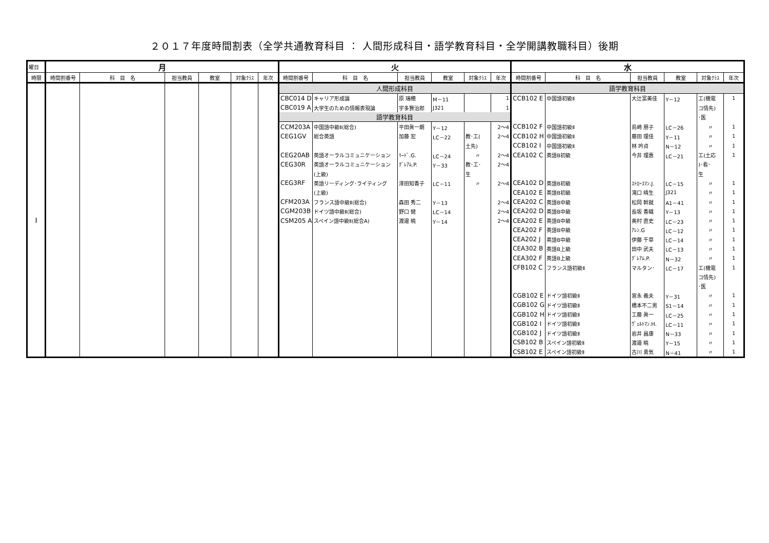２０１７年度時間割表（全学共通教育科目 ： 人間形成科目・語学教育科目・全学開講教職科目）後期
| 曜日 | 月 | | | | | | 火 | | | | | | 水 | | | | | |
| --- | --- | --- | --- | --- | --- | --- | --- | --- | --- | --- | --- | --- | --- | --- | --- | --- | --- | --- |
| 時限 | 時間割番号 | 科 目 名 | 担当教員 | 教室 | 対象ｸﾗｽ | 年次 | 時間割番号 | 科 目 名 | 担当教員 | 教室 | 対象ｸﾗｽ | 年次 | 時間割番号 | 科 目 名 | 担当教員 | 教室 | 対象ｸﾗｽ | 年次 |
| Ⅰ | | | | | | | 人間形成科目 | | | | | | 語学教育科目 | | | | | |
| | | | | | | | CBC014 D | キャリア形成論 | 原 瑞穂 | M－11 | | 1 | CCB102 E | 中国語初級Ⅱ | 大辻富美佳 | Y－12 | 工(機電 | 1 |
| | | | | | | | CBC019 A | 大学生のための情報表現論 | 宇多賢治郎 | J321 | | 1 | | | | | コ情先) | |
| | | | | | | | 語学教育科目 | | | | | | | | | | ･医 | |
| | | | | | | | CCM203A | 中国語中級Ⅱ(総合) | 平田眞一朗 | Y－12 | | 2～4 | CCB102 F | 中国語初級Ⅱ | 島崎 朋子 | LC－26 | 〃 | 1 |
| | | | | | | | CEG1GV | 総合英語 | 加藤 宏 | LC－22 | 教･工( | 2～4 | CCB102 H | 中国語初級Ⅱ | 藤田 理佳 | Y－11 | 〃 | 1 |
| | | | | | | | | | | | 土先) | | CCB102 I | 中国語初級Ⅱ | 林 吟貞 | N－12 | 〃 | 1 |
| | | | | | | | CEG20AB | 英語オーラルコミュニケーション | ﾘｰﾄﾞ.G. | LC－24 | 〃 | 2～4 | CEA102 C | 英語B初級 | 今井 理惠 | LC－21 | 工(土応 | 1 |
| | | | | | | | CEG30R | 英語オーラルコミュニケーション | ｸﾞﾚｱﾑ.P. | Y－33 | 教･工･ | 2～4 | | | | | )･看･ | |
| | | | | | | | | (上級) | | | 生 | | | | | | 生 | |
| | | | | | | | CEG3RF | 英語リーディング･ライティング | 澤田知香子 | LC－11 | 〃 | 2～4 | CEA102 D | 英語B初級 | ｽﾄﾛｰｽﾏﾝ.J. | LC－15 | 〃 | 1 |
| | | | | | | | | (上級) | | | | | CEA102 E | 英語B初級 | 滝口 晴生 | J321 | 〃 | 1 |
| | | | | | | | CFM203A | フランス語中級Ⅱ(総合) | 森田 秀二 | Y－13 | | 2～4 | CEA202 C | 英語B中級 | 松岡 幹就 | A1－41 | 〃 | 1 |
| | | | | | | | CGM203B | ドイツ語中級Ⅱ(総合) | 野口 健 | LC－14 | | 2～4 | CEA202 D | 英語B中級 | 長坂 香織 | Y－13 | 〃 | 1 |
| | | | | | | | CSM205 A | スペイン語中級Ⅱ(総合A) | 渡邉 暁 | Y－14 | | 2～4 | CEA202 E | 英語B中級 | 奥村 直史 | LC－23 | 〃 | 1 |
| | | | | | | | | | | | | | CEA202 F | 英語B中級 | ｱﾚﾝ.G | LC－12 | 〃 | 1 |
| | | | | | | | | | | | | | CEA202 J | 英語B中級 | 伊藤 千草 | LC－14 | 〃 | 1 |
| | | | | | | | | | | | | | CEA302 B | 英語B上級 | 田中 武夫 | LC－13 | 〃 | 1 |
| | | | | | | | | | | | | | CEA302 F | 英語B上級 | ｸﾞﾚｱﾑ.P. | N－32 | 〃 | 1 |
| | | | | | | | | | | | | | CFB102 C | フランス語初級Ⅱ | マルタン･ | LC－17 | 工(機電 | 1 |
| | | | | | | | | | | | | | | | | | コ情先) | |
| | | | | | | | | | | | | | | | | | ･医 | |
| | | | | | | | | | | | | | CGB102 E | ドイツ語初級Ⅱ | 宮永 義夫 | Y－31 | 〃 | 1 |
| | | | | | | | | | | | | | CGB102 G | ドイツ語初級Ⅱ | 橋本不二男 | S1－14 | 〃 | 1 |
| | | | | | | | | | | | | | CGB102 H | ドイツ語初級Ⅱ | 工藤 眞一 | LC－25 | 〃 | 1 |
| | | | | | | | | | | | | | CGB102 I | ドイツ語初級Ⅱ | ｳﾞｪﾙﾄﾏﾝ.H. | LC－11 | 〃 | 1 |
| | | | | | | | | | | | | | CGB102 J | ドイツ語初級Ⅱ | 岩井 昌康 | N－33 | 〃 | 1 |
| | | | | | | | | | | | | | CSB102 B | スペイン語初級Ⅱ | 渡邉 暁 | Y－15 | 〃 | 1 |
| | | | | | | | | | | | | | CSB102 E | スペイン語初級Ⅱ | 古川 勇気 | N－41 | 〃 | 1 |